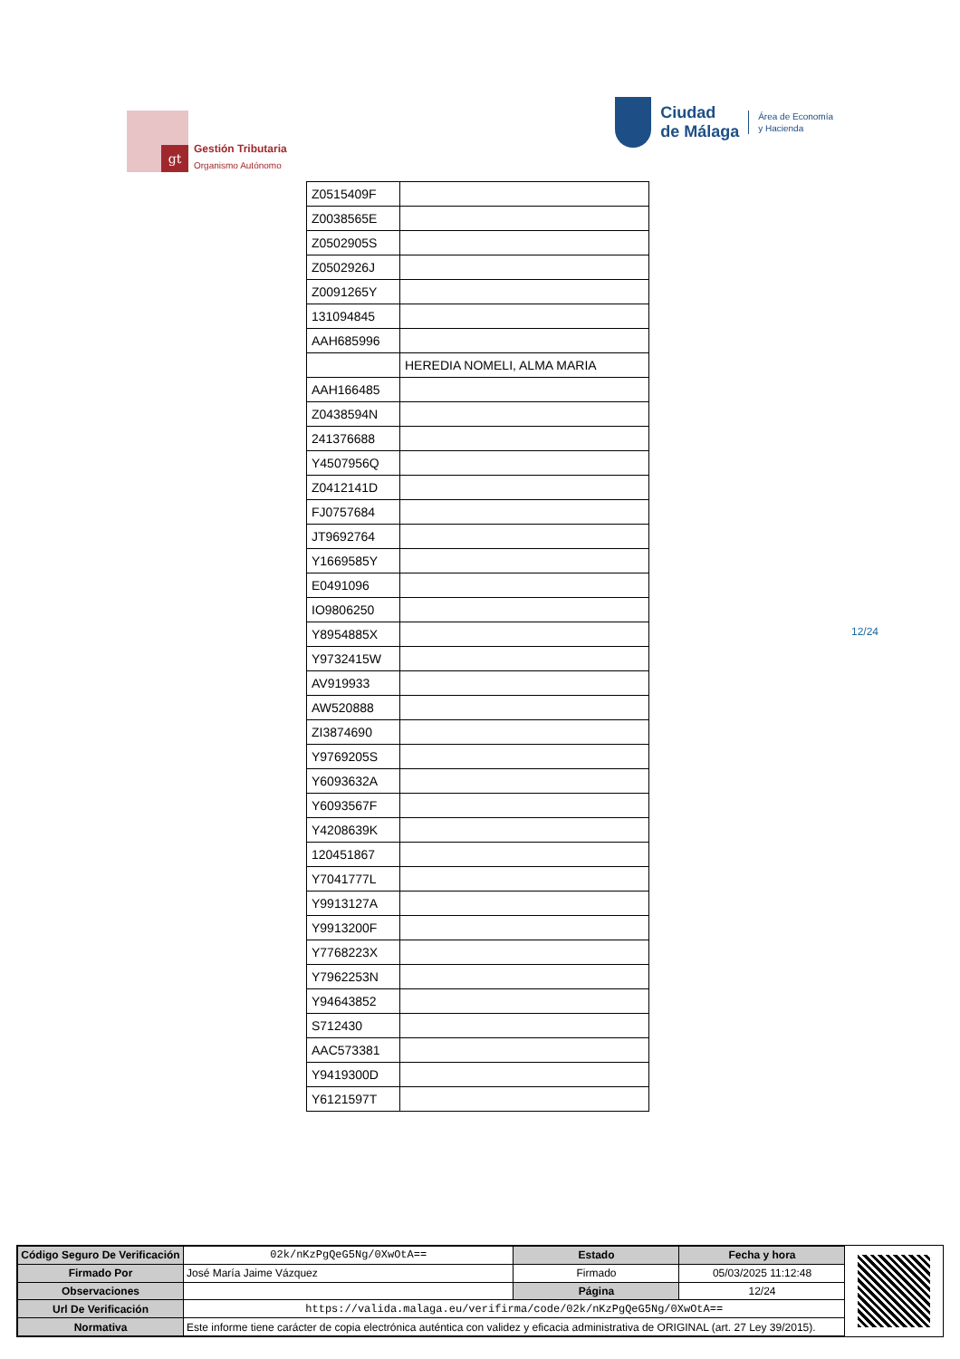gt
Gestión Tributaria
Organismo Autónomo
Ciudad
de Málaga
Área de Economía
y Hacienda
| Z0515409F | |
| Z0038565E | |
| Z0502905S | |
| Z0502926J | |
| Z0091265Y | |
| 131094845 | |
| AAH685996 | |
| | HEREDIA NOMELI, ALMA MARIA |
| AAH166485 | |
| Z0438594N | |
| 241376688 | |
| Y4507956Q | |
| Z0412141D | |
| FJ0757684 | |
| JT9692764 | |
| Y1669585Y | |
| E0491096 | |
| IO9806250 | |
| Y8954885X | |
| Y9732415W | |
| AV919933 | |
| AW520888 | |
| ZI3874690 | |
| Y9769205S | |
| Y6093632A | |
| Y6093567F | |
| Y4208639K | |
| 120451867 | |
| Y7041777L | |
| Y9913127A | |
| Y9913200F | |
| Y7768223X | |
| Y7962253N | |
| Y94643852 | |
| S712430 | |
| AAC573381 | |
| Y9419300D | |
| Y6121597T | |
12/24
| Código Seguro De Verificación | 02k/nKzPgQeG5Ng/0XwOtA== | Estado | Fecha y hora |
| Firmado Por | José María Jaime Vázquez | Firmado | 05/03/2025 11:12:48 |
| Observaciones | | Página | 12/24 |
| Url De Verificación | https://valida.malaga.eu/verifirma/code/02k/nKzPgQeG5Ng/0XwOtA== | | |
| Normativa | Este informe tiene carácter de copia electrónica auténtica con validez y eficacia administrativa de ORIGINAL (art. 27 Ley 39/2015). | | |